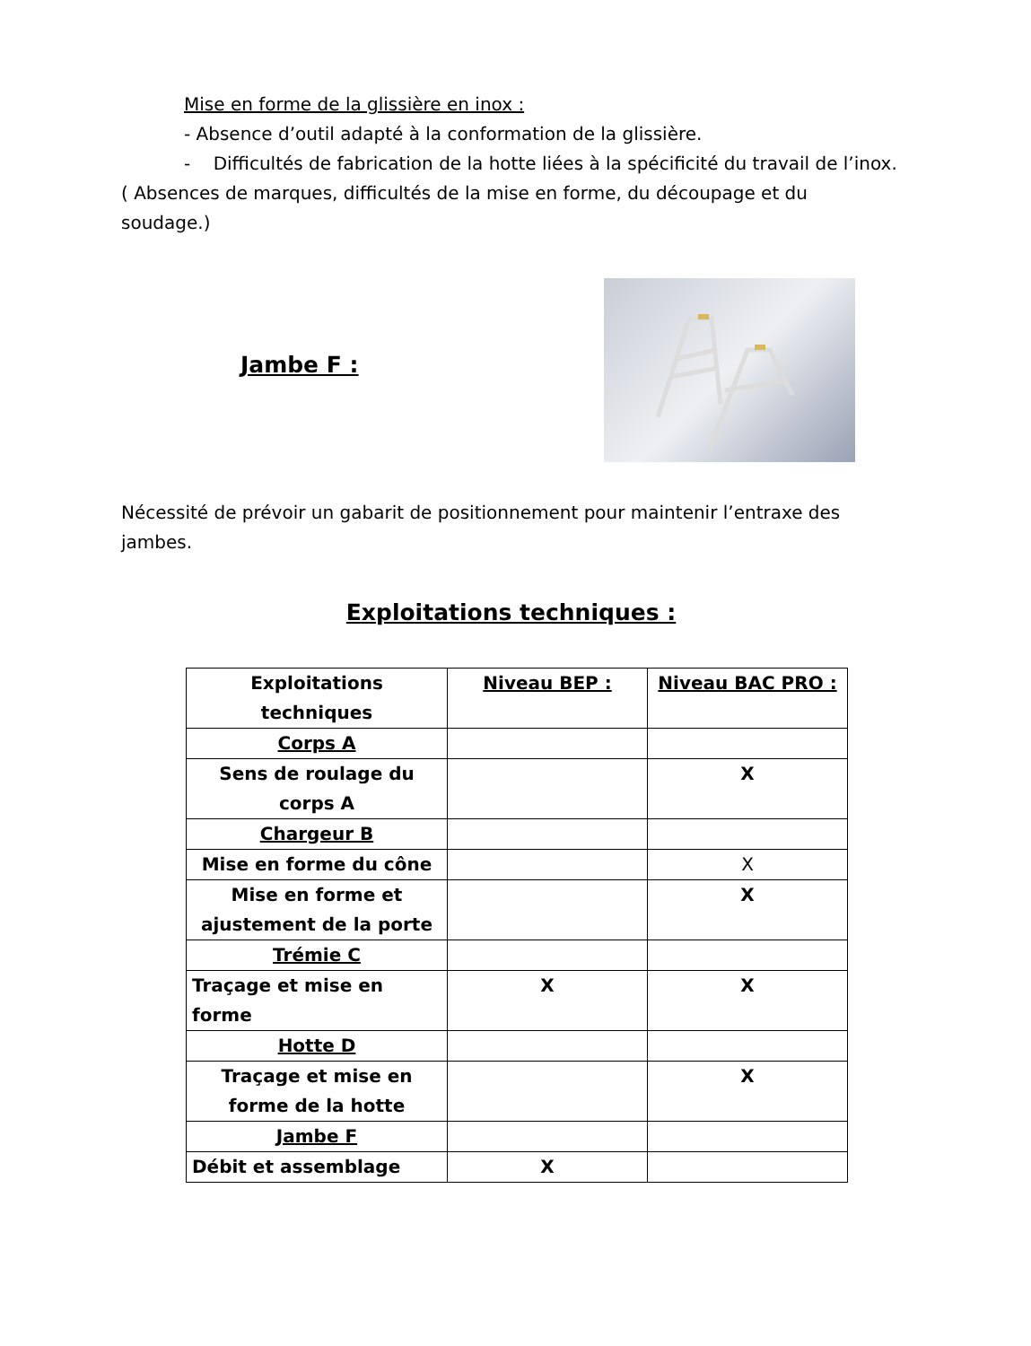Mise en forme de la glissière en inox :
- Absence d’outil adapté à la conformation de la glissière.
- Difficultés de fabrication de la hotte liées à la spécificité du travail de l’inox.
( Absences de marques, difficultés de la mise en forme, du découpage et du soudage.)
Jambe F :
Nécessité de prévoir un gabarit de positionnement pour maintenir l’entraxe des jambes.
Exploitations techniques :
| Exploitations techniques | Niveau BEP : | Niveau BAC PRO : |
| Corps A | | |
| Sens de roulage du corps A | | X |
| Chargeur B | | |
| Mise en forme du cône | | X |
| Mise en forme et ajustement de la porte | | X |
| Trémie C | | |
| Traçage et mise en forme | X | X |
| Hotte D | | |
| Traçage et mise en forme de la hotte | | X |
| Jambe F | | |
| Débit et assemblage | X | |